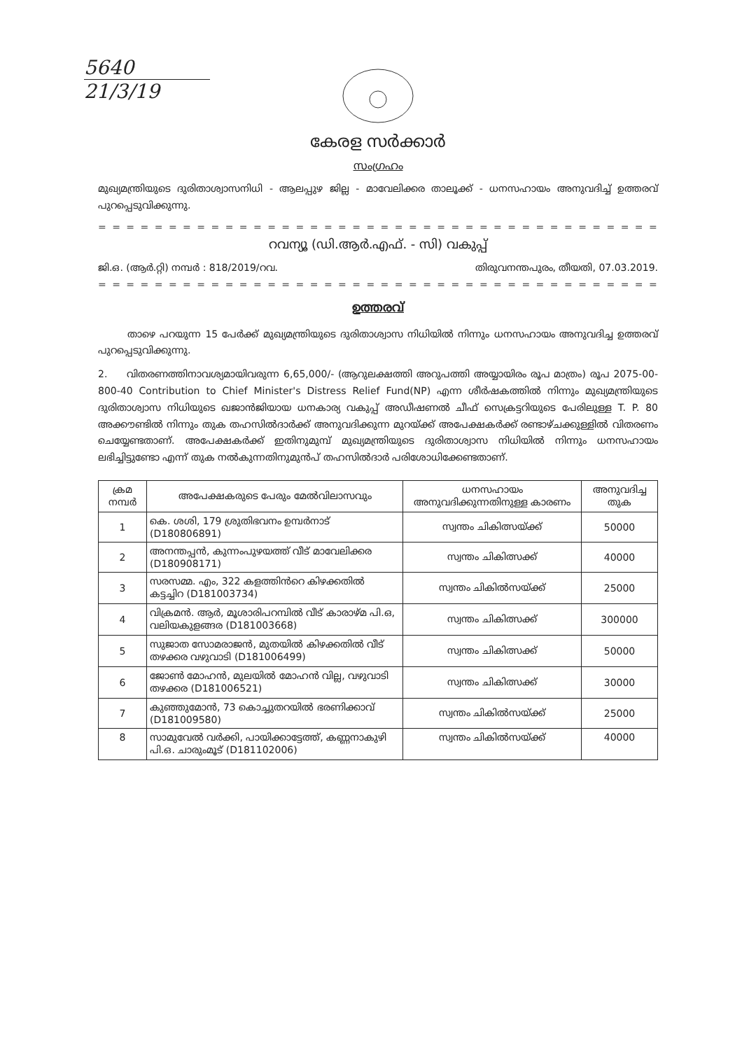5640
21/3/19
കേരള സർക്കാർ
സംഗ്രഹം
മുഖ്യമന്ത്രിയുടെ ദുരിതാശ്വാസനിധി - ആലപ്പുഴ ജില്ല - മാവേലിക്കര താലൂക്ക് - ധനസഹായം അനുവദിച്ച് ഉത്തരവ് പുറപ്പെടുവിക്കുന്നു.
= = = = = = = = = = = = = = = = = = = = = = = = = = = = = = = = = = = = = = = = = = = = = = = = = = = =
റവന്യൂ (ഡി.ആർ.എഫ്. - സി) വകുപ്പ്
ജി.ഒ. (ആർ.റ്റി) നമ്പർ : 818/2019/റവ. തിരുവനന്തപുരം, തീയതി, 07.03.2019.
= = = = = = = = = = = = = = = = = = = = = = = = = = = = = = = = = = = = = = = = = = = = = = = = = = = =
ഉത്തരവ്
   താഴെ പറയുന്ന 15 പേർക്ക് മുഖ്യമന്ത്രിയുടെ ദുരിതാശ്വാസ നിധിയിൽ നിന്നും ധനസഹായം അനുവദിച്ച ഉത്തരവ് പുറപ്പെടുവിക്കുന്നു.
2.  വിതരണത്തിനാവശ്യമായിവരുന്ന 6,65,000/- (ആറുലക്ഷത്തി അറുപത്തി അയ്യായിരം രൂപ മാത്രം) രൂപ 2075-00-800-40 Contribution to Chief Minister's Distress Relief Fund(NP) എന്ന ശീർഷകത്തിൽ നിന്നും മുഖ്യമന്ത്രിയുടെ ദുരിതാശ്വാസ നിധിയുടെ ഖജാൻജിയായ ധനകാര്യ വകുപ്പ് അഡീഷണൽ ചീഫ് സെക്രട്ടറിയുടെ പേരിലുള്ള T. P. 80 അക്കൗണ്ടിൽ നിന്നും തുക തഹസിൽദാർക്ക് അനുവദിക്കുന്ന മുറയ്ക്ക് അപേക്ഷകർക്ക് രണ്ടാഴ്ചക്കുള്ളിൽ വിതരണം ചെയ്യേണ്ടതാണ്. അപേക്ഷകർക്ക് ഇതിനുമുമ്പ് മുഖ്യമന്ത്രിയുടെ ദുരിതാശ്വാസ നിധിയിൽ നിന്നും ധനസഹായം ലഭിച്ചിട്ടുണ്ടോ എന്ന് തുക നൽകുന്നതിനുമുൻപ് തഹസിൽദാർ പരിശോധിക്കേണ്ടതാണ്.
| ക്രമ നമ്പർ | അപേക്ഷകരുടെ പേരും മേൽവിലാസവും | ധനസഹായം അനുവദിക്കുന്നതിനുള്ള കാരണം | അനുവദിച്ച തുക |
| --- | --- | --- | --- |
| 1 | കെ. ശശി, 179 ശ്രുതിഭവനം ഉമ്പർനാട് (D180806891) | സ്വന്തം ചികിത്സയ്ക്ക് | 50000 |
| 2 | അനന്തപ്പൻ, കുന്നംപുഴയത്ത് വീട് മാവേലിക്കര (D180908171) | സ്വന്തം ചികിത്സക്ക് | 40000 |
| 3 | സരസമ്മ. എം, 322 കളത്തിൻറെ കിഴക്കതിൽ കട്ടച്ചിറ (D181003734) | സ്വന്തം ചികിൽസയ്ക്ക് | 25000 |
| 4 | വിക്രമൻ. ആർ, മൂശാരിപറമ്പിൽ വീട് കാരാഴ്മ പി.ഒ, വലിയകുളങ്ങര (D181003668) | സ്വന്തം ചികിത്സക്ക് | 300000 |
| 5 | സുജാത സോമരാജൻ, മുതയിൽ കിഴക്കതിൽ വീട് തഴക്കര വഴുവാടി (D181006499) | സ്വന്തം ചികിത്സക്ക് | 50000 |
| 6 | ജോൺ മോഹൻ, മുലയിൽ മോഹൻ വില്ല, വഴുവാടി തഴക്കര (D181006521) | സ്വന്തം ചികിത്സക്ക് | 30000 |
| 7 | കുഞ്ഞുമോൻ, 73 കൊച്ചുതറയിൽ ഭരണിക്കാവ് (D181009580) | സ്വന്തം ചികിൽസയ്ക്ക് | 25000 |
| 8 | സാമുവേൽ വർക്കി, പായിക്കാട്ടേത്ത്, കണ്ണനാകുഴി പി.ഒ. ചാരുംമൂട് (D181102006) | സ്വന്തം ചികിൽസയ്ക്ക് | 40000 |